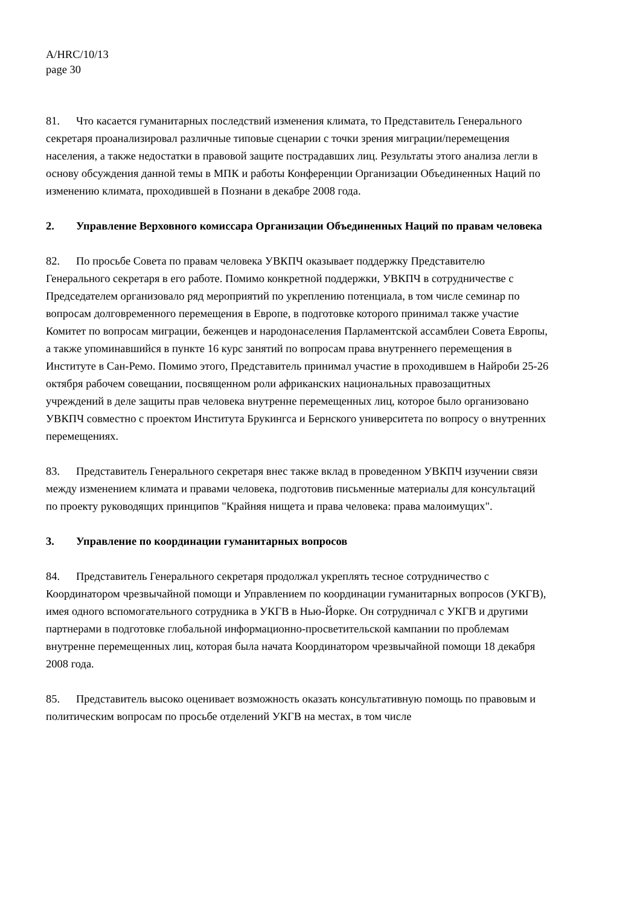A/HRC/10/13
page 30
81. Что касается гуманитарных последствий изменения климата, то Представитель Генерального секретаря проанализировал различные типовые сценарии с точки зрения миграции/перемещения населения, а также недостатки в правовой защите пострадавших лиц. Результаты этого анализа легли в основу обсуждения данной темы в МПК и работы Конференции Организации Объединенных Наций по изменению климата, проходившей в Познани в декабре 2008 года.
2. Управление Верховного комиссара Организации Объединенных Наций по правам человека
82. По просьбе Совета по правам человека УВКПЧ оказывает поддержку Представителю Генерального секретаря в его работе. Помимо конкретной поддержки, УВКПЧ в сотрудничестве с Председателем организовало ряд мероприятий по укреплению потенциала, в том числе семинар по вопросам долговременного перемещения в Европе, в подготовке которого принимал также участие Комитет по вопросам миграции, беженцев и народонаселения Парламентской ассамблеи Совета Европы, а также упоминавшийся в пункте 16 курс занятий по вопросам права внутреннего перемещения в Институте в Сан-Ремо. Помимо этого, Представитель принимал участие в проходившем в Найроби 25-26 октября рабочем совещании, посвященном роли африканских национальных правозащитных учреждений в деле защиты прав человека внутренне перемещенных лиц, которое было организовано УВКПЧ совместно с проектом Института Брукингса и Бернского университета по вопросу о внутренних перемещениях.
83. Представитель Генерального секретаря внес также вклад в проведенном УВКПЧ изучении связи между изменением климата и правами человека, подготовив письменные материалы для консультаций по проекту руководящих принципов "Крайняя нищета и права человека: права малоимущих".
3. Управление по координации гуманитарных вопросов
84. Представитель Генерального секретаря продолжал укреплять тесное сотрудничество с Координатором чрезвычайной помощи и Управлением по координации гуманитарных вопросов (УКГВ), имея одного вспомогательного сотрудника в УКГВ в Нью-Йорке. Он сотрудничал с УКГВ и другими партнерами в подготовке глобальной информационно-просветительской кампании по проблемам внутренне перемещенных лиц, которая была начата Координатором чрезвычайной помощи 18 декабря 2008 года.
85. Представитель высоко оценивает возможность оказать консультативную помощь по правовым и политическим вопросам по просьбе отделений УКГВ на местах, в том числе